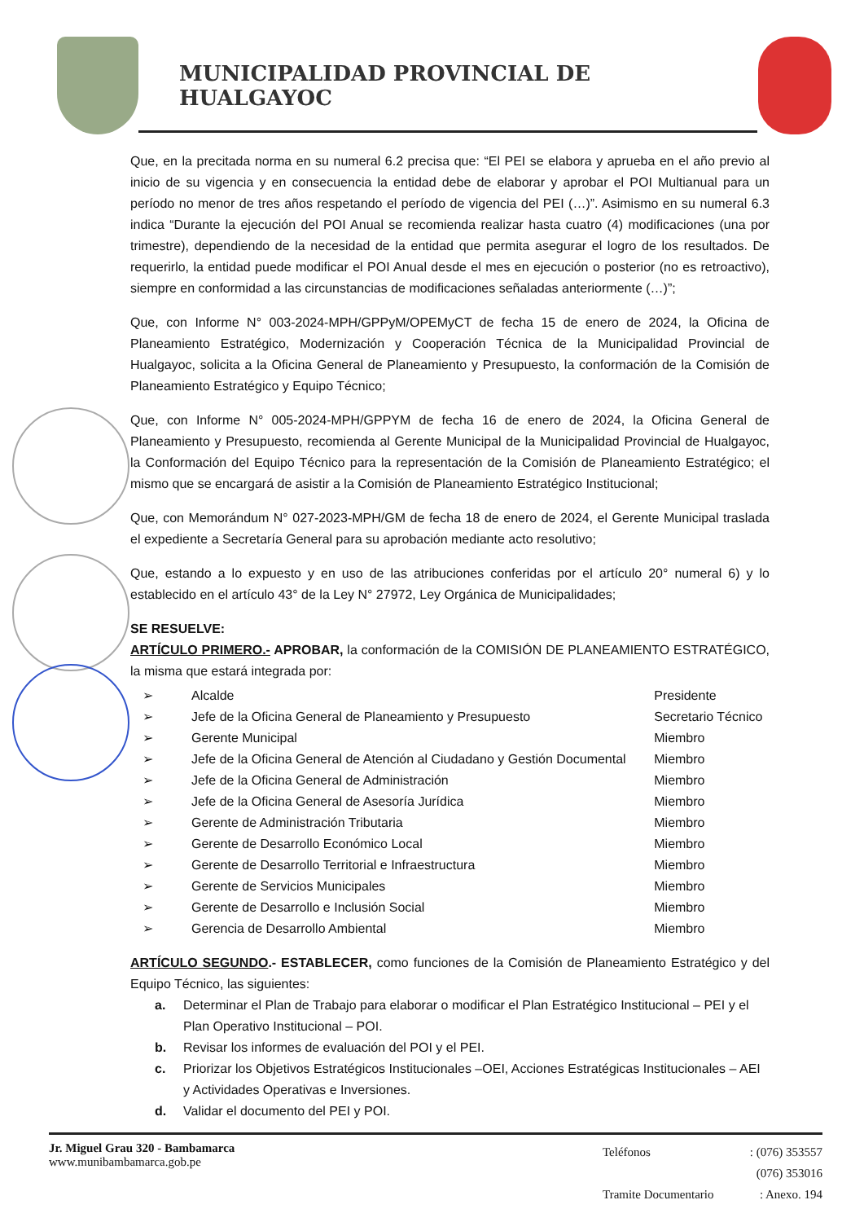MUNICIPALIDAD PROVINCIAL DE HUALGAYOC
Que, en la precitada norma en su numeral 6.2 precisa que: “El PEI se elabora y aprueba en el año previo al inicio de su vigencia y en consecuencia la entidad debe de elaborar y aprobar el POI Multianual para un período no menor de tres años respetando el período de vigencia del PEI (…)”. Asimismo en su numeral 6.3 indica “Durante la ejecución del POI Anual se recomienda realizar hasta cuatro (4) modificaciones (una por trimestre), dependiendo de la necesidad de la entidad que permita asegurar el logro de los resultados. De requerirlo, la entidad puede modificar el POI Anual desde el mes en ejecución o posterior (no es retroactivo), siempre en conformidad a las circunstancias de modificaciones señaladas anteriormente (…)”;
Que, con Informe N° 003-2024-MPH/GPPyM/OPEMyCT de fecha 15 de enero de 2024, la Oficina de Planeamiento Estratégico, Modernización y Cooperación Técnica de la Municipalidad Provincial de Hualgayoc, solicita a la Oficina General de Planeamiento y Presupuesto, la conformación de la Comisión de Planeamiento Estratégico y Equipo Técnico;
Que, con Informe N° 005-2024-MPH/GPPYM de fecha 16 de enero de 2024, la Oficina General de Planeamiento y Presupuesto, recomienda al Gerente Municipal de la Municipalidad Provincial de Hualgayoc, la Conformación del Equipo Técnico para la representación de la Comisión de Planeamiento Estratégico; el mismo que se encargará de asistir a la Comisión de Planeamiento Estratégico Institucional;
Que, con Memorándum N° 027-2023-MPH/GM de fecha 18 de enero de 2024, el Gerente Municipal traslada el expediente a Secretaría General para su aprobación mediante acto resolutivo;
Que, estando a lo expuesto y en uso de las atribuciones conferidas por el artículo 20° numeral 6) y lo establecido en el artículo 43° de la Ley N° 27972, Ley Orgánica de Municipalidades;
SE RESUELVE:
ARTÍCULO PRIMERO.- APROBAR, la conformación de la COMISIÓN DE PLANEAMIENTO ESTRATÉGICO, la misma que estará integrada por:
| ➢ | Alcalde | Presidente |
| ➢ | Jefe de la Oficina General de Planeamiento y Presupuesto | Secretario Técnico |
| ➢ | Gerente Municipal | Miembro |
| ➢ | Jefe de la Oficina General de Atención al Ciudadano y Gestión Documental | Miembro |
| ➢ | Jefe de la Oficina General de Administración | Miembro |
| ➢ | Jefe de la Oficina General de Asesoría Jurídica | Miembro |
| ➢ | Gerente de Administración Tributaria | Miembro |
| ➢ | Gerente de Desarrollo Económico Local | Miembro |
| ➢ | Gerente de Desarrollo Territorial e Infraestructura | Miembro |
| ➢ | Gerente de Servicios Municipales | Miembro |
| ➢ | Gerente de Desarrollo e Inclusión Social | Miembro |
| ➢ | Gerencia de Desarrollo Ambiental | Miembro |
ARTÍCULO SEGUNDO.- ESTABLECER, como funciones de la Comisión de Planeamiento Estratégico y del Equipo Técnico, las siguientes:
a. Determinar el Plan de Trabajo para elaborar o modificar el Plan Estratégico Institucional – PEI y el Plan Operativo Institucional – POI.
b. Revisar los informes de evaluación del POI y el PEI.
c. Priorizar los Objetivos Estratégicos Institucionales –OEI, Acciones Estratégicas Institucionales – AEI y Actividades Operativas e Inversiones.
d. Validar el documento del PEI y POI.
Jr. Miguel Grau 320 - Bambamarca
www.munibambamarca.gob.pe
| Teléfonos | : (076) 353557 |
| | (076) 353016 |
| Tramite Documentario | : Anexo. 194 |